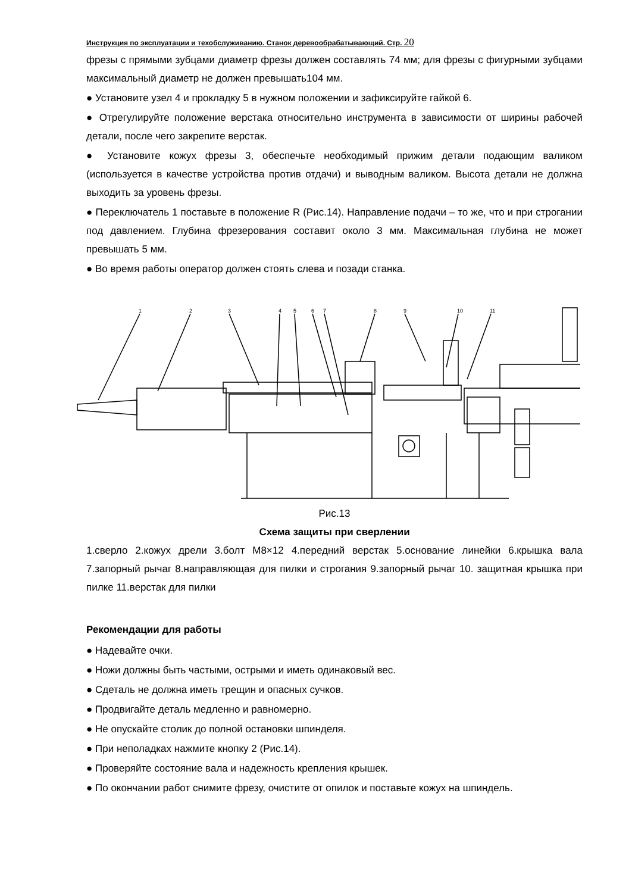Инструкция по эксплуатации и техобслуживанию. Станок деревообрабатывающий. Стр. 20
фрезы с прямыми зубцами диаметр фрезы должен составлять 74 мм; для фрезы с фигурными зубцами максимальный диаметр не должен превышать104 мм.
● Установите узел 4 и прокладку 5 в нужном положении и зафиксируйте гайкой 6.
● Отрегулируйте положение верстака относительно инструмента в зависимости от ширины рабочей детали, после чего закрепите верстак.
● Установите кожух фрезы 3, обеспечьте необходимый прижим детали подающим валиком (используется в качестве устройства против отдачи) и выводным валиком. Высота детали не должна выходить за уровень фрезы.
● Переключатель 1 поставьте в положение R (Рис.14). Направление подачи – то же, что и при строгании под давлением. Глубина фрезерования составит около 3 мм. Максимальная глубина не может превышать 5 мм.
● Во время работы оператор должен стоять слева и позади станка.
1
2
3
4
5
6
7
8
9
10
11
Рис.13
Схема защиты при сверлении
1.сверло 2.кожух дрели 3.болт М8×12 4.передний верстак 5.основание линейки 6.крышка вала 7.запорный рычаг 8.направляющая для пилки и строгания 9.запорный рычаг 10. защитная крышка при пилке 11.верстак для пилки
Рекомендации для работы
● Надевайте очки.
● Ножи должны быть частыми, острыми и иметь одинаковый вес.
● Сдеталь не должна иметь трещин и опасных сучков.
● Продвигайте деталь медленно и равномерно.
● Не опускайте столик до полной остановки шпинделя.
● При неполадках нажмите кнопку 2 (Рис.14).
● Проверяйте состояние вала и надежность крепления крышек.
● По окончании работ снимите фрезу, очистите от опилок и поставьте кожух на шпиндель.